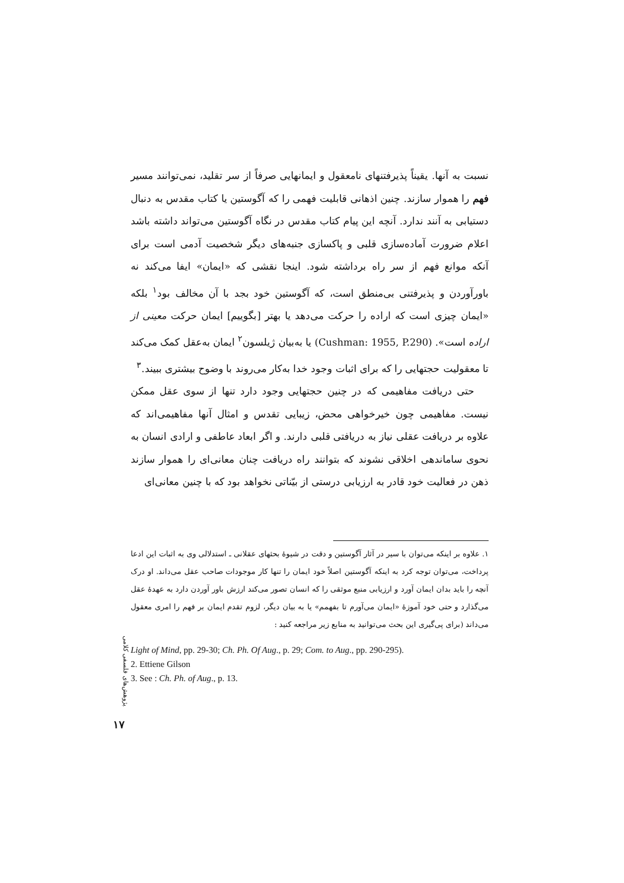نسبت به آنها. یقیناً پذیرفتنهای نامعقول و ایمانهایی صرفاً از سر تقلید، نمی‌توانند مسیر فهم را هموار سازند. چنین اذهانی قابلیت فهمی را که آگوستین یا کتاب مقدس به دنبال دستیابی به آنند ندارد. آنچه این پیام کتاب مقدس در نگاه آگوستین می‌تواند داشته باشد اعلام ضرورت آماده‌سازی قلبی و پاکسازی جنبه‌های دیگر شخصیت آدمی است برای آنکه موانع فهم از سر راه برداشته شود. اینجا نقشی که «ایمان» ایفا می‌کند نه باورآوردن و پذیرفتنی بی‌منطق است، که آگوستین خود بجد با آن مخالف بود<sup>۱</sup> بلکه «ایمان چیزی است که اراده را حرکت می‌دهد یا بهتر [بگوییم] ایمان حرکت معینی از اراده است». (Cushman: 1955, P.290) یا به‌بیان ژیلسون<sup>۲</sup> ایمان به‌عقل کمک می‌کند تا معقولیت حجتهایی را که برای اثبات وجود خدا به‌کار می‌روند با وضوح بیشتری ببیند.<sup>۳</sup>
حتی دریافت مفاهیمی که در چنین حجتهایی وجود دارد تنها از سوی عقل ممکن نیست. مفاهیمی چون خیرخواهی محض، زیبایی تقدس و امثال آنها مفاهیمی‌اند که علاوه بر دریافت عقلی نیاز به دریافتی قلبی دارند. و اگر ابعاد عاطفی و ارادی انسان به نحوی ساماندهی اخلاقی نشوند که بتوانند راه دریافت چنان معانی‌ای را هموار سازند ذهن در فعالیت خود قادر به ارزیابی درستی از بیّناتی نخواهد بود که با چنین معانی‌ای
۱. علاوه بر اینکه می‌توان با سیر در آثار آگوستین و دقت در شیوهٔ بحثهای عقلانی ـ استدلالی وی به اثبات این ادعا پرداخت، می‌توان توجه کرد به اینکه آگوستین اصلاً خود ایمان را تنها کار موجودات صاحب عقل می‌داند. او درک آنچه را باید بدان ایمان آورد و ارزیابی منبع موثقی را که انسان تصور می‌کند ارزش باور آوردن دارد به عهدهٔ عقل می‌گذارد و حتی خود آموزهٔ «ایمان می‌آورم تا بفهمم» یا به بیان دیگر، لزوم تقدم ایمان بر فهم را امری معقول می‌داند (برای پی‌گیری این بحث می‌توانید به منابع زیر مراجعه کنید :
Light of Mind, pp. 29-30; Ch. Ph. Of Aug., p. 29; Com. to Aug., pp. 290-295).
2. Ettiene Gilson
3. See : Ch. Ph. of Aug., p. 13.
پژوهش‌های فلسفی کلامی
۱۷